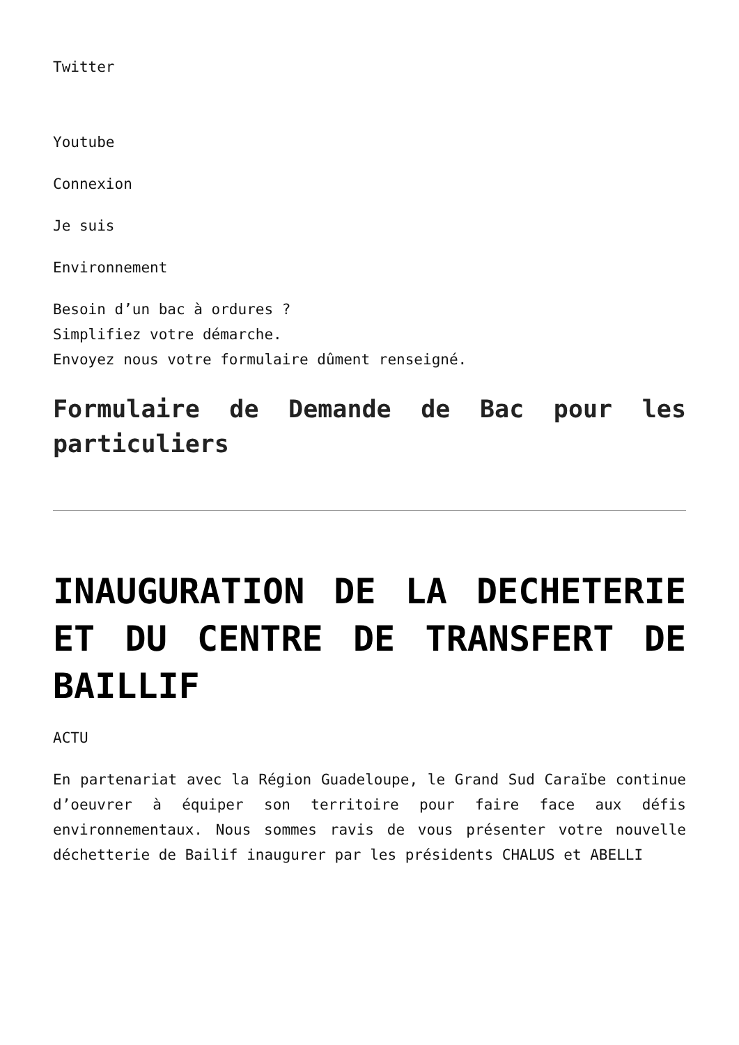Twitter
Youtube
Connexion
Je suis
Environnement
Besoin d’un bac à ordures ?
Simplifiez votre démarche.
Envoyez nous votre formulaire dûment renseigné.
Formulaire de Demande de Bac pour les particuliers
INAUGURATION DE LA DECHETERIE ET DU CENTRE DE TRANSFERT DE BAILLIF
ACTU
En partenariat avec la Région Guadeloupe, le Grand Sud Caraïbe continue d’oeuvrer à équiper son territoire pour faire face aux défis environnementaux. Nous sommes ravis de vous présenter votre nouvelle déchetterie de Bailif inaugurer par les présidents CHALUS et ABELLI